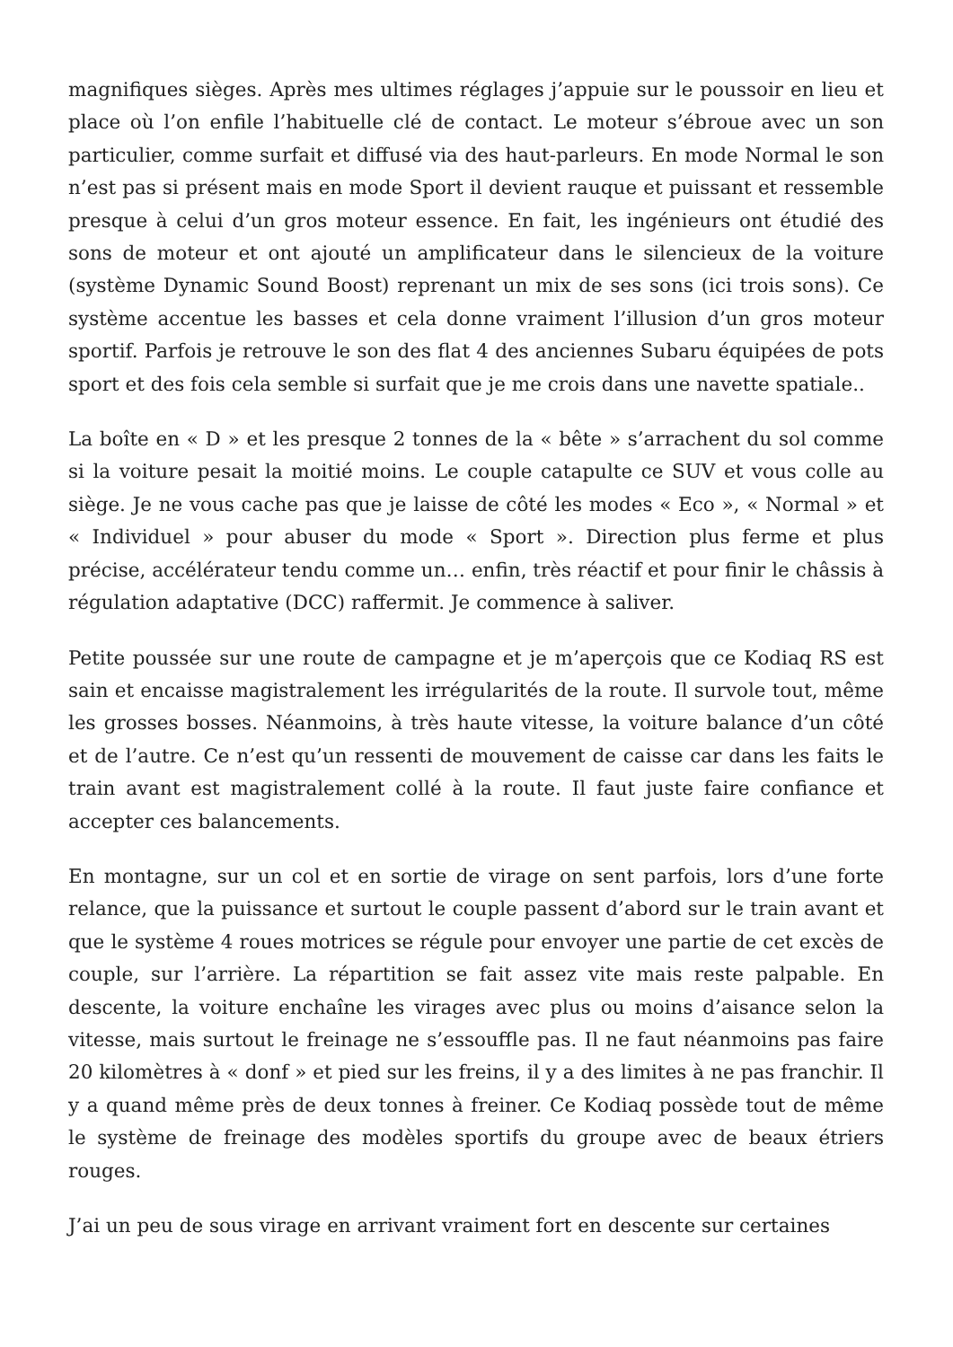magnifiques sièges. Après mes ultimes réglages j’appuie sur le poussoir en lieu et place où l’on enfile l’habituelle clé de contact. Le moteur s’ébroue avec un son particulier, comme surfait et diffusé via des haut-parleurs. En mode Normal le son n’est pas si présent mais en mode Sport il devient rauque et puissant et ressemble presque à celui d’un gros moteur essence. En fait, les ingénieurs ont étudié des sons de moteur et ont ajouté un amplificateur dans le silencieux de la voiture (système Dynamic Sound Boost) reprenant un mix de ses sons (ici trois sons). Ce système accentue les basses et cela donne vraiment l’illusion d’un gros moteur sportif. Parfois je retrouve le son des flat 4 des anciennes Subaru équipées de pots sport et des fois cela semble si surfait que je me crois dans une navette spatiale..
La boîte en « D » et les presque 2 tonnes de la « bête » s’arrachent du sol comme si la voiture pesait la moitié moins. Le couple catapulte ce SUV et vous colle au siège. Je ne vous cache pas que je laisse de côté les modes « Eco », « Normal » et « Individuel » pour abuser du mode « Sport ». Direction plus ferme et plus précise, accélérateur tendu comme un… enfin, très réactif et pour finir le châssis à régulation adaptative (DCC) raffermit. Je commence à saliver.
Petite poussée sur une route de campagne et je m’aperçois que ce Kodiaq RS est sain et encaisse magistralement les irrégularités de la route. Il survole tout, même les grosses bosses. Néanmoins, à très haute vitesse, la voiture balance d’un côté et de l’autre. Ce n’est qu’un ressenti de mouvement de caisse car dans les faits le train avant est magistralement collé à la route. Il faut juste faire confiance et accepter ces balancements.
En montagne, sur un col et en sortie de virage on sent parfois, lors d’une forte relance, que la puissance et surtout le couple passent d’abord sur le train avant et que le système 4 roues motrices se régule pour envoyer une partie de cet excès de couple, sur l’arrière. La répartition se fait assez vite mais reste palpable. En descente, la voiture enchaîne les virages avec plus ou moins d’aisance selon la vitesse, mais surtout le freinage ne s’essouffle pas. Il ne faut néanmoins pas faire 20 kilomètres à « donf » et pied sur les freins, il y a des limites à ne pas franchir. Il y a quand même près de deux tonnes à freiner. Ce Kodiaq possède tout de même le système de freinage des modèles sportifs du groupe avec de beaux étriers rouges.
J’ai un peu de sous virage en arrivant vraiment fort en descente sur certaines